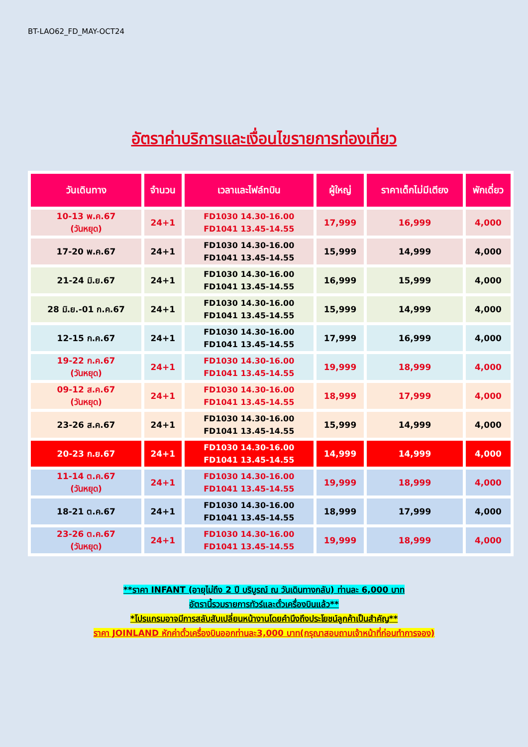BT-LAO62_FD_MAY-OCT24
อัตราค่าบริการและเงื่อนไขรายการท่องเที่ยว
| วันเดินทาง | จำนวน | เวลาและไฟล์ทบิน | ผู้ใหญ่ | ราคาเด็กไม่มีเตียง | พักเดี่ยว |
| --- | --- | --- | --- | --- | --- |
| 10-13 พ.ค.67 (วันหยุด) | 24+1 | FD1030 14.30-16.00 FD1041 13.45-14.55 | 17,999 | 16,999 | 4,000 |
| 17-20 พ.ค.67 | 24+1 | FD1030 14.30-16.00 FD1041 13.45-14.55 | 15,999 | 14,999 | 4,000 |
| 21-24 มิ.ย.67 | 24+1 | FD1030 14.30-16.00 FD1041 13.45-14.55 | 16,999 | 15,999 | 4,000 |
| 28 มิ.ย.-01 ก.ค.67 | 24+1 | FD1030 14.30-16.00 FD1041 13.45-14.55 | 15,999 | 14,999 | 4,000 |
| 12-15 ก.ค.67 | 24+1 | FD1030 14.30-16.00 FD1041 13.45-14.55 | 17,999 | 16,999 | 4,000 |
| 19-22 ก.ค.67 (วันหยุด) | 24+1 | FD1030 14.30-16.00 FD1041 13.45-14.55 | 19,999 | 18,999 | 4,000 |
| 09-12 ส.ค.67 (วันหยุด) | 24+1 | FD1030 14.30-16.00 FD1041 13.45-14.55 | 18,999 | 17,999 | 4,000 |
| 23-26 ส.ค.67 | 24+1 | FD1030 14.30-16.00 FD1041 13.45-14.55 | 15,999 | 14,999 | 4,000 |
| 20-23 ก.ย.67 | 24+1 | FD1030 14.30-16.00 FD1041 13.45-14.55 | 14,999 | 14,999 | 4,000 |
| 11-14 ต.ค.67 (วันหยุด) | 24+1 | FD1030 14.30-16.00 FD1041 13.45-14.55 | 19,999 | 18,999 | 4,000 |
| 18-21 ต.ค.67 | 24+1 | FD1030 14.30-16.00 FD1041 13.45-14.55 | 18,999 | 17,999 | 4,000 |
| 23-26 ต.ค.67 (วันหยุด) | 24+1 | FD1030 14.30-16.00 FD1041 13.45-14.55 | 19,999 | 18,999 | 4,000 |
**ราคา INFANT (อายุไม่ถึง 2 ปี บริบูรณ์ ณ วันเดินทางกลับ) ท่านละ 6,000 บาท
อัตรานี้รวมรายการทัวร์และตั๋วเครื่องบินแล้ว**
*โปรแกรมอาจมีการสลับสับเปลี่ยนหน้างานโดยคำนึงถึงประโยชน์ลูกค้าเป็นสำคัญ**
ราคา JOINLAND หักค่าตั๋วเครื่องบินออกท่านละ3,000 บาท(กรุณาสอบถามเจ้าหน้าที่ก่อนทำการจอง)